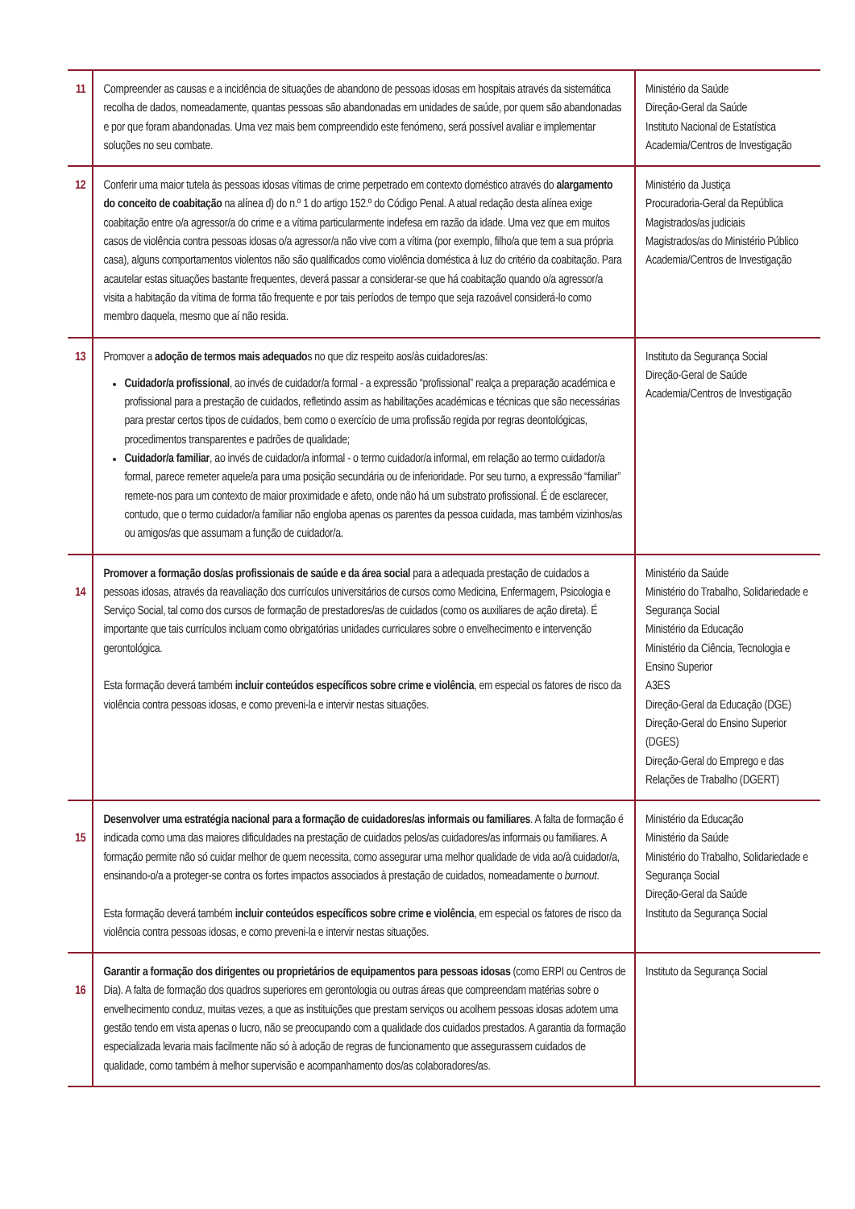| 11 | Compreender as causas e a incidência de situações de abandono de pessoas idosas em hospitais através da sistemática recolha de dados, nomeadamente, quantas pessoas são abandonadas em unidades de saúde, por quem são abandonadas e por que foram abandonadas. Uma vez mais bem compreendido este fenómeno, será possível avaliar e implementar soluções no seu combate. | Ministério da Saúde Direção-Geral da Saúde Instituto Nacional de Estatística Academia/Centros de Investigação |
| 12 | Conferir uma maior tutela às pessoas idosas vítimas de crime perpetrado em contexto doméstico através do alargamento do conceito de coabitação na alínea d) do n.º 1 do artigo 152.º do Código Penal. A atual redação desta alínea exige coabitação entre o/a agressor/a do crime e a vítima particularmente indefesa em razão da idade. Uma vez que em muitos casos de violência contra pessoas idosas o/a agressor/a não vive com a vítima (por exemplo, filho/a que tem a sua própria casa), alguns comportamentos violentos não são qualificados como violência doméstica à luz do critério da coabitação. Para acautelar estas situações bastante frequentes, deverá passar a considerar-se que há coabitação quando o/a agressor/a visita a habitação da vítima de forma tão frequente e por tais períodos de tempo que seja razoável considerá-lo como membro daquela, mesmo que aí não resida. | Ministério da Justiça Procuradoria-Geral da República Magistrados/as judiciais Magistrados/as do Ministério Público Academia/Centros de Investigação |
| 13 | Promover a adoção de termos mais adequado s no que diz respeito aos/às cuidadores/as: Cuidador/a profissional , ao invés de cuidador/a formal - a expressão “profissional” realça a preparação académica e profissional para a prestação de cuidados, refletindo assim as habilitações académicas e técnicas que são necessárias para prestar certos tipos de cuidados, bem como o exercício de uma profissão regida por regras deontológicas, procedimentos transparentes e padrões de qualidade; Cuidador/a familiar , ao invés de cuidador/a informal - o termo cuidador/a informal, em relação ao termo cuidador/a formal, parece remeter aquele/a para uma posição secundária ou de inferioridade. Por seu turno, a expressão “familiar” remete-nos para um contexto de maior proximidade e afeto, onde não há um substrato profissional. É de esclarecer, contudo, que o termo cuidador/a familiar não engloba apenas os parentes da pessoa cuidada, mas também vizinhos/as ou amigos/as que assumam a função de cuidador/a. | Instituto da Segurança Social Direção-Geral de Saúde Academia/Centros de Investigação |
| 14 | Promover a formação dos/as profissionais de saúde e da área social para a adequada prestação de cuidados a pessoas idosas, através da reavaliação dos currículos universitários de cursos como Medicina, Enfermagem, Psicologia e Serviço Social, tal como dos cursos de formação de prestadores/as de cuidados (como os auxiliares de ação direta). É importante que tais currículos incluam como obrigatórias unidades curriculares sobre o envelhecimento e intervenção gerontológica. Esta formação deverá também incluir conteúdos específicos sobre crime e violência , em especial os fatores de risco da violência contra pessoas idosas, e como preveni-la e intervir nestas situações. | Ministério da Saúde Ministério do Trabalho, Solidariedade e Segurança Social Ministério da Educação Ministério da Ciência, Tecnologia e Ensino Superior A3ES Direção-Geral da Educação (DGE) Direção-Geral do Ensino Superior (DGES) Direção-Geral do Emprego e das Relações de Trabalho (DGERT) |
| 15 | Desenvolver uma estratégia nacional para a formação de cuidadores/as informais ou familiares . A falta de formação é indicada como uma das maiores dificuldades na prestação de cuidados pelos/as cuidadores/as informais ou familiares. A formação permite não só cuidar melhor de quem necessita, como assegurar uma melhor qualidade de vida ao/à cuidador/a, ensinando-o/a a proteger-se contra os fortes impactos associados à prestação de cuidados, nomeadamente o burnout . Esta formação deverá também incluir conteúdos específicos sobre crime e violência , em especial os fatores de risco da violência contra pessoas idosas, e como preveni-la e intervir nestas situações. | Ministério da Educação Ministério da Saúde Ministério do Trabalho, Solidariedade e Segurança Social Direção-Geral da Saúde Instituto da Segurança Social |
| 16 | Garantir a formação dos dirigentes ou proprietários de equipamentos para pessoas idosas (como ERPI ou Centros de Dia). A falta de formação dos quadros superiores em gerontologia ou outras áreas que compreendam matérias sobre o envelhecimento conduz, muitas vezes, a que as instituições que prestam serviços ou acolhem pessoas idosas adotem uma gestão tendo em vista apenas o lucro, não se preocupando com a qualidade dos cuidados prestados. A garantia da formação especializada levaria mais facilmente não só à adoção de regras de funcionamento que assegurassem cuidados de qualidade, como também à melhor supervisão e acompanhamento dos/as colaboradores/as. | Instituto da Segurança Social |